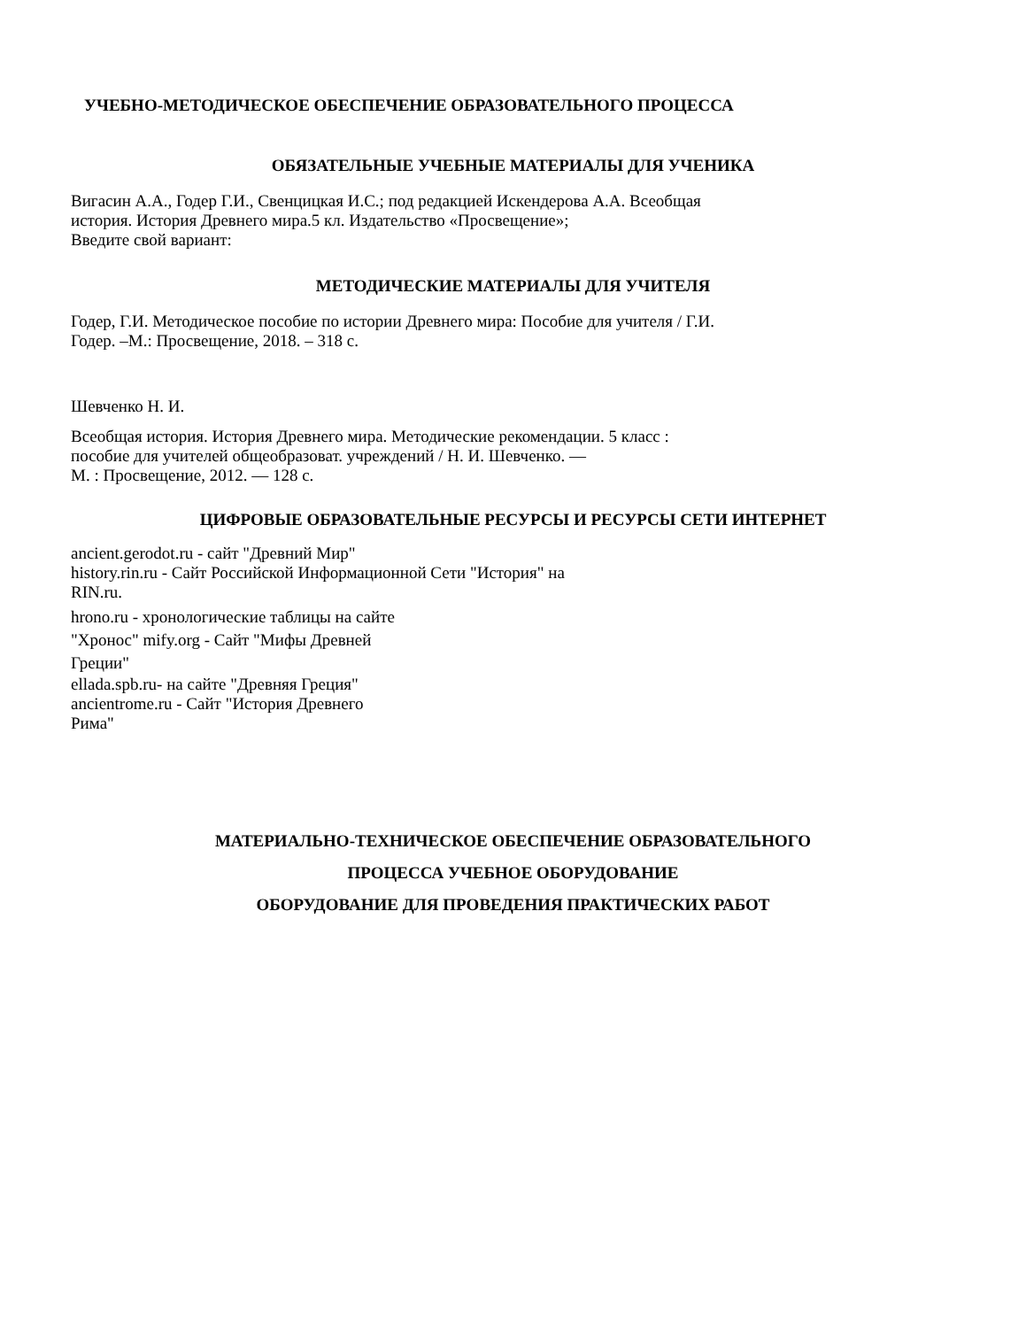УЧЕБНО-МЕТОДИЧЕСКОЕ ОБЕСПЕЧЕНИЕ ОБРАЗОВАТЕЛЬНОГО ПРОЦЕССА
ОБЯЗАТЕЛЬНЫЕ УЧЕБНЫЕ МАТЕРИАЛЫ ДЛЯ УЧЕНИКА
Вигасин А.А., Годер Г.И., Свенцицкая И.С.; под редакцией Искендерова А.А. Всеобщая
история. История Древнего мира.5 кл. Издательство «Просвещение»;
Введите свой вариант:
МЕТОДИЧЕСКИЕ МАТЕРИАЛЫ ДЛЯ УЧИТЕЛЯ
Годер, Г.И. Методическое пособие по истории Древнего мира: Пособие для учителя / Г.И.
Годер. –М.: Просвещение, 2018. – 318 с.
Шевченко Н. И.
Всеобщая история. История Древнего мира. Методические рекомендации. 5 класс :
пособие для учителей общеобразоват. учреждений / Н. И. Шевченко. —
М. : Просвещение, 2012. — 128 с.
ЦИФРОВЫЕ ОБРАЗОВАТЕЛЬНЫЕ РЕСУРСЫ И РЕСУРСЫ СЕТИ ИНТЕРНЕТ
ancient.gerodot.ru - сайт "Древний Мир"
history.rin.ru - Сайт Российской Информационной Сети "История" на
RIN.ru.
hrono.ru - хронологические таблицы на сайте
"Хронос" mify.org - Сайт "Мифы Древней
Греции"
ellada.spb.ru- на сайте "Древняя Греция"
ancientrome.ru - Сайт "История Древнего
Рима"
МАТЕРИАЛЬНО-ТЕХНИЧЕСКОЕ ОБЕСПЕЧЕНИЕ ОБРАЗОВАТЕЛЬНОГО
ПРОЦЕССА УЧЕБНОЕ ОБОРУДОВАНИЕ
ОБОРУДОВАНИЕ ДЛЯ ПРОВЕДЕНИЯ ПРАКТИЧЕСКИХ РАБОТ